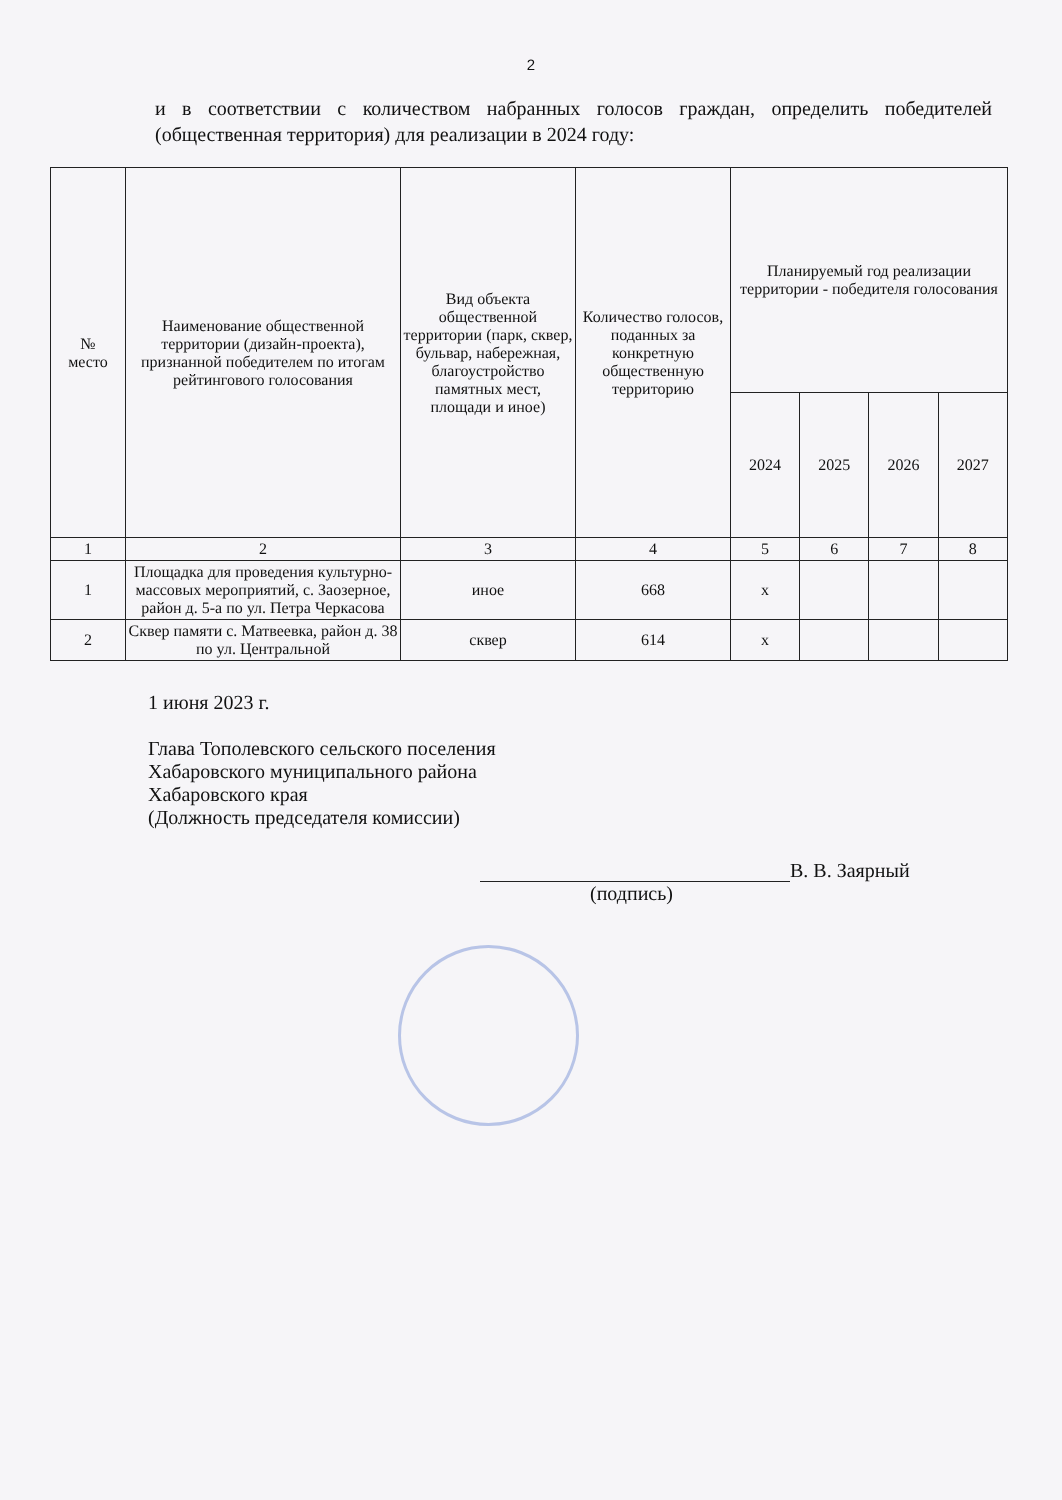2
и в соответствии с количеством набранных голосов граждан, определить победителей (общественная территория) для реализации в 2024 году:
| № место | Наименование общественной территории (дизайн-проекта), признанной победителем по итогам рейтингового голосования | Вид объекта общественной территории (парк, сквер, бульвар, набережная, благоустройство памятных мест, площади и иное) | Количество голосов, поданных за конкретную общественную территорию | Планируемый год реализации территории - победителя голосования | | | |
| --- | --- | --- | --- | --- | --- | --- | --- |
| | | | | 2024 | 2025 | 2026 | 2027 |
| 1 | 2 | 3 | 4 | 5 | 6 | 7 | 8 |
| 1 | Площадка для проведения культурно-массовых мероприятий, с. Заозерное, район д. 5-а по ул. Петра Черкасова | иное | 668 | х | | | |
| 2 | Сквер памяти с. Матвеевка, район д. 38 по ул. Центральной | сквер | 614 | х | | | |
1 июня 2023 г.
Глава Тополевского сельского поселения
Хабаровского муниципального района
Хабаровского края
(Должность председателя комиссии)
В. В. Заярный
(подпись)